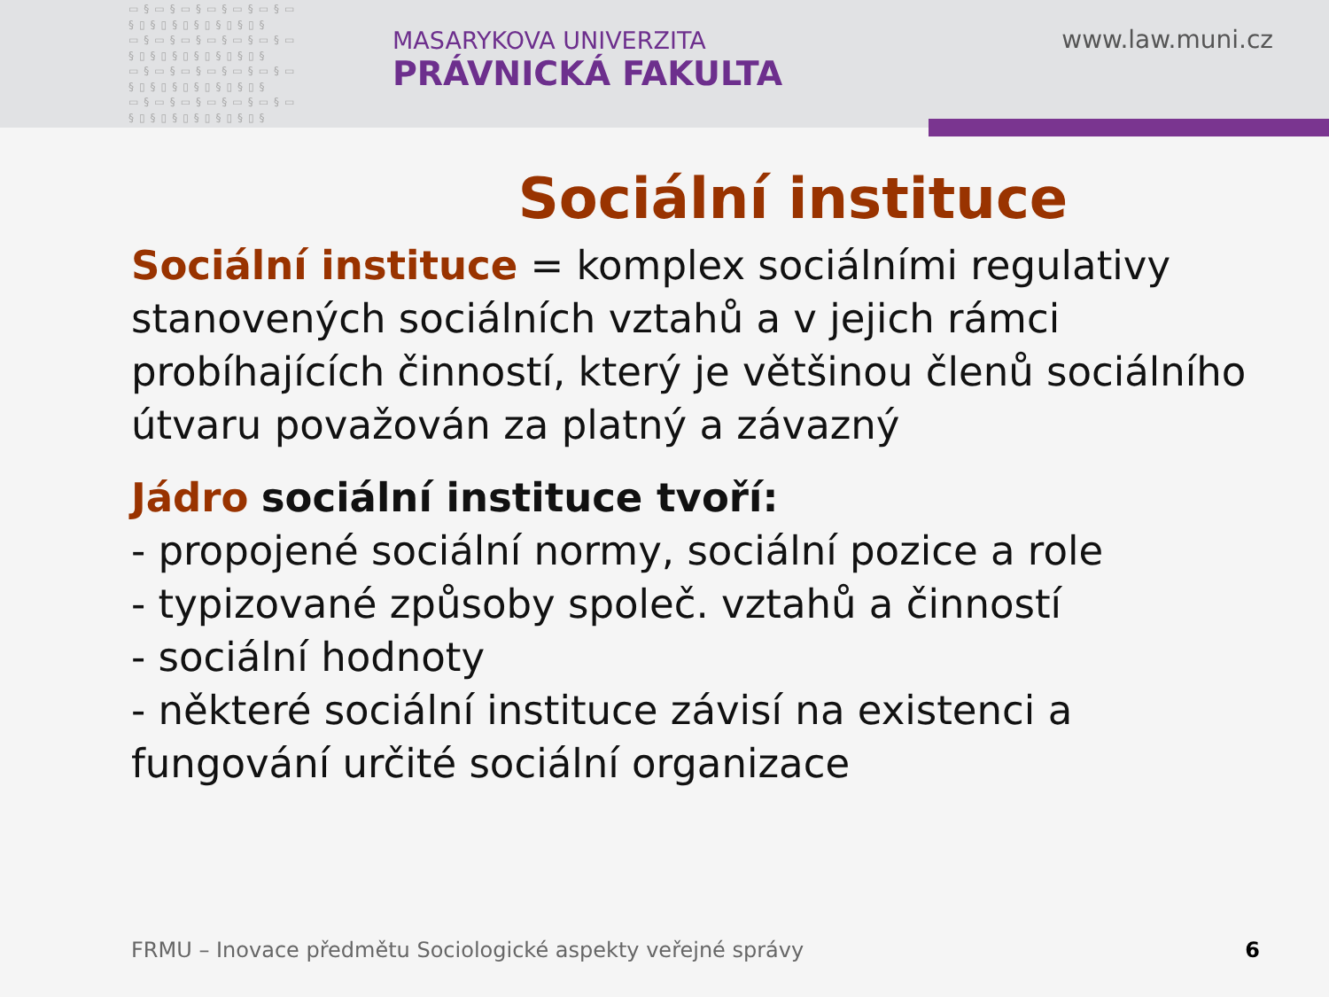▭§▭§▭§▭§▭§▭§▭
§▯§▯§▯§▯§▯§▯§
▭§▭§▭§▭§▭§▭§▭
§▯§▯§▯§▯§▯§▯§
▭§▭§▭§▭§▭§▭§▭
§▯§▯§▯§▯§▯§▯§
▭§▭§▭§▭§▭§▭§▭
§▯§▯§▯§▯§▯§▯§
MASARYKOVA UNIVERZITA
PRÁVNICKÁ FAKULTA
www.law.muni.cz
Sociální instituce
Sociální instituce = komplex sociálními regulativy stanovených sociálních vztahů a v jejich rámci probíhajících činností, který je většinou členů sociálního útvaru považován za platný a závazný
Jádro sociální instituce tvoří:
- propojené sociální normy, sociální pozice a role
- typizované způsoby společ. vztahů a činností
- sociální hodnoty
- některé sociální instituce závisí na existenci a fungování určité sociální organizace
FRMU – Inovace předmětu Sociologické aspekty veřejné správy
6